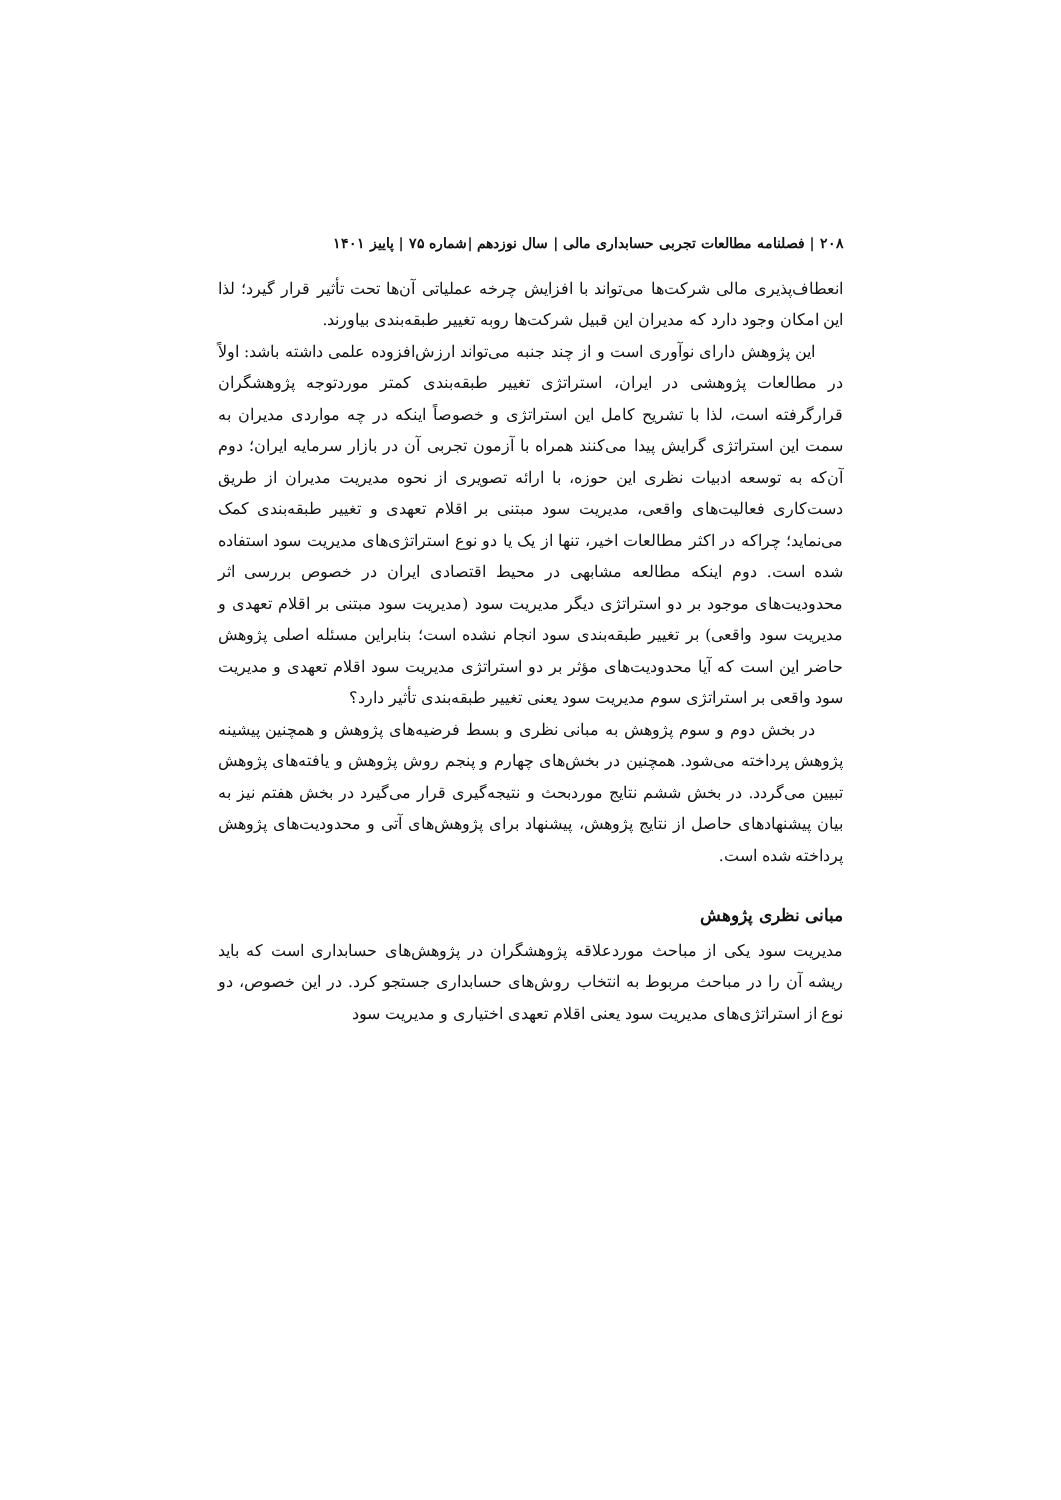۲۰۸ | فصلنامه مطالعات تجربی حسابداری مالی | سال نوزدهم |شماره ۷۵ | پاییز ۱۴۰۱
انعطاف‌پذیری مالی شرکت‌ها می‌تواند با افزایش چرخه عملیاتی آن‌ها تحت تأثیر قرار گیرد؛ لذا این امکان وجود دارد که مدیران این قبیل شرکت‌ها روبه تغییر طبقه‌بندی بیاورند.
این پژوهش دارای نوآوری است و از چند جنبه می‌تواند ارزش‌افزوده علمی داشته باشد: اولاً در مطالعات پژوهشی در ایران، استراتژی تغییر طبقه‌بندی کمتر موردتوجه پژوهشگران قرارگرفته است، لذا با تشریح کامل این استراتژی و خصوصاً اینکه در چه مواردی مدیران به سمت این استراتژی گرایش پیدا می‌کنند همراه با آزمون تجربی آن در بازار سرمایه ایران؛ دوم آن‌که به توسعه ادبیات نظری این حوزه، با ارائه تصویری از نحوه مدیریت مدیران از طریق دست‌کاری فعالیت‌های واقعی، مدیریت سود مبتنی بر اقلام تعهدی و تغییر طبقه‌بندی کمک می‌نماید؛ چراکه در اکثر مطالعات اخیر، تنها از یک یا دو نوع استراتژی‌های مدیریت سود استفاده شده است. دوم اینکه مطالعه مشابهی در محیط اقتصادی ایران در خصوص بررسی اثر محدودیت‌های موجود بر دو استراتژی دیگر مدیریت سود (مدیریت سود مبتنی بر اقلام تعهدی و مدیریت سود واقعی) بر تغییر طبقه‌بندی سود انجام نشده است؛ بنابراین مسئله اصلی پژوهش حاضر این است که آیا محدودیت‌های مؤثر بر دو استراتژی مدیریت سود اقلام تعهدی و مدیریت سود واقعی بر استراتژی سوم مدیریت سود یعنی تغییر طبقه‌بندی تأثیر دارد؟
در بخش دوم و سوم پژوهش به مبانی نظری و بسط فرضیه‌های پژوهش و همچنین پیشینه پژوهش پرداخته می‌شود. همچنین در بخش‌های چهارم و پنجم روش پژوهش و یافته‌های پژوهش تبیین می‌گردد. در بخش ششم نتایج موردبحث و نتیجه‌گیری قرار می‌گیرد در بخش هفتم نیز به بیان پیشنهادهای حاصل از نتایج پژوهش، پیشنهاد برای پژوهش‌های آتی و محدودیت‌های پژوهش پرداخته شده است.
مبانی نظری پژوهش
مدیریت سود یکی از مباحث موردعلاقه پژوهشگران در پژوهش‌های حسابداری است که باید ریشه آن را در مباحث مربوط به انتخاب روش‌های حسابداری جستجو کرد. در این خصوص، دو نوع از استراتژی‌های مدیریت سود یعنی اقلام تعهدی اختیاری و مدیریت سود